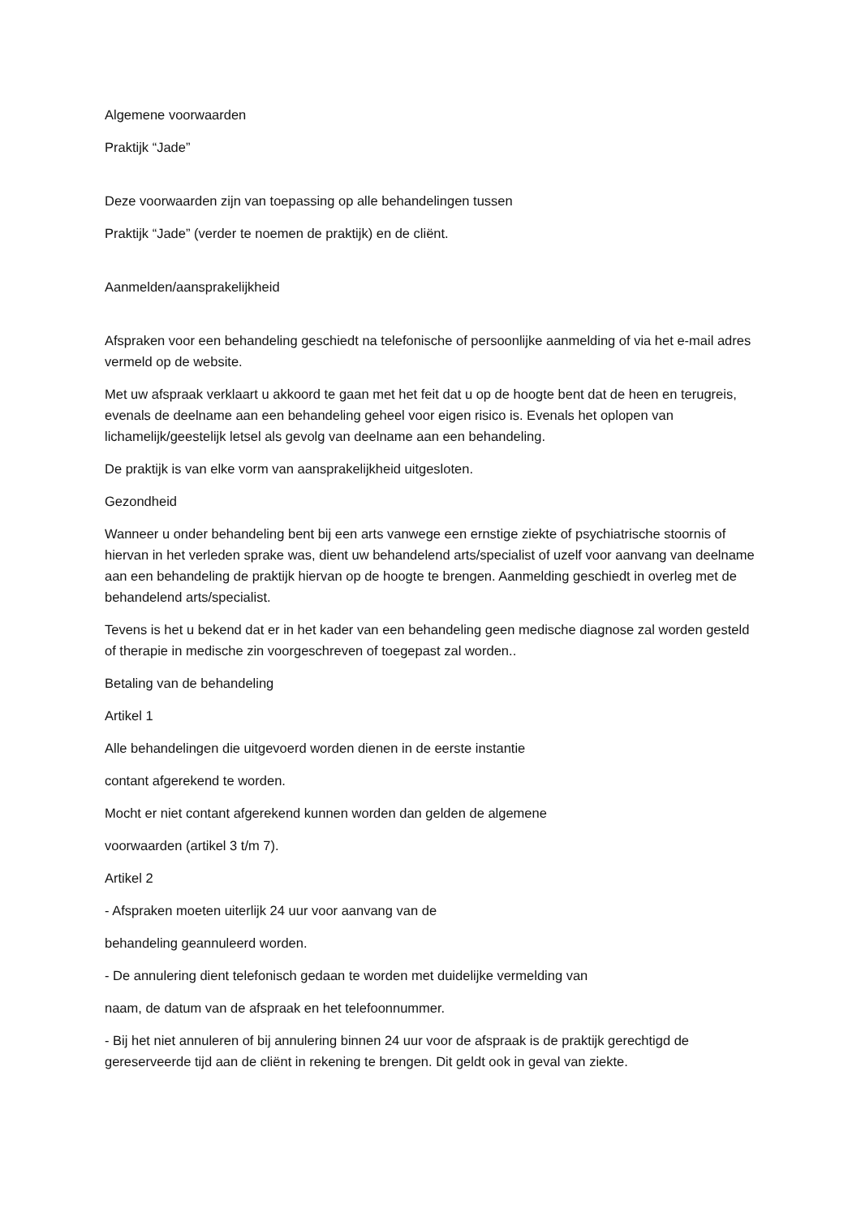Algemene voorwaarden
Praktijk “Jade”
Deze voorwaarden zijn van toepassing op alle behandelingen tussen
Praktijk “Jade” (verder te noemen de praktijk) en de cliënt.
Aanmelden/aansprakelijkheid
Afspraken voor een behandeling geschiedt na telefonische of persoonlijke aanmelding of via het e-mail adres vermeld op de website.
Met uw afspraak verklaart u akkoord te gaan met het feit dat u op de hoogte bent dat de heen en terugreis, evenals de deelname aan een behandeling geheel voor eigen risico is. Evenals het oplopen van lichamelijk/geestelijk letsel als gevolg van deelname aan een behandeling.
De praktijk is van elke vorm van aansprakelijkheid uitgesloten.
Gezondheid
Wanneer u onder behandeling bent bij een arts vanwege een ernstige ziekte of psychiatrische stoornis of hiervan in het verleden sprake was, dient uw behandelend arts/specialist of uzelf voor aanvang van deelname aan een behandeling de praktijk hiervan op de hoogte te brengen. Aanmelding geschiedt in overleg met de behandelend arts/specialist.
Tevens is het u bekend dat er in het kader van een behandeling geen medische diagnose zal worden gesteld of therapie in medische zin voorgeschreven of toegepast zal worden..
Betaling van de behandeling
Artikel 1
Alle behandelingen die uitgevoerd worden dienen in de eerste instantie
contant afgerekend te worden.
Mocht er niet contant afgerekend kunnen worden dan gelden de algemene
voorwaarden (artikel 3 t/m 7).
Artikel 2
- Afspraken moeten uiterlijk 24 uur voor aanvang van de
behandeling geannuleerd worden.
- De annulering dient telefonisch gedaan te worden met duidelijke vermelding van
naam, de datum van de afspraak en het telefoonnummer.
- Bij het niet annuleren of bij annulering binnen 24 uur voor de afspraak is de praktijk gerechtigd de gereserveerde tijd aan de cliënt in rekening te brengen. Dit geldt ook in geval van ziekte.